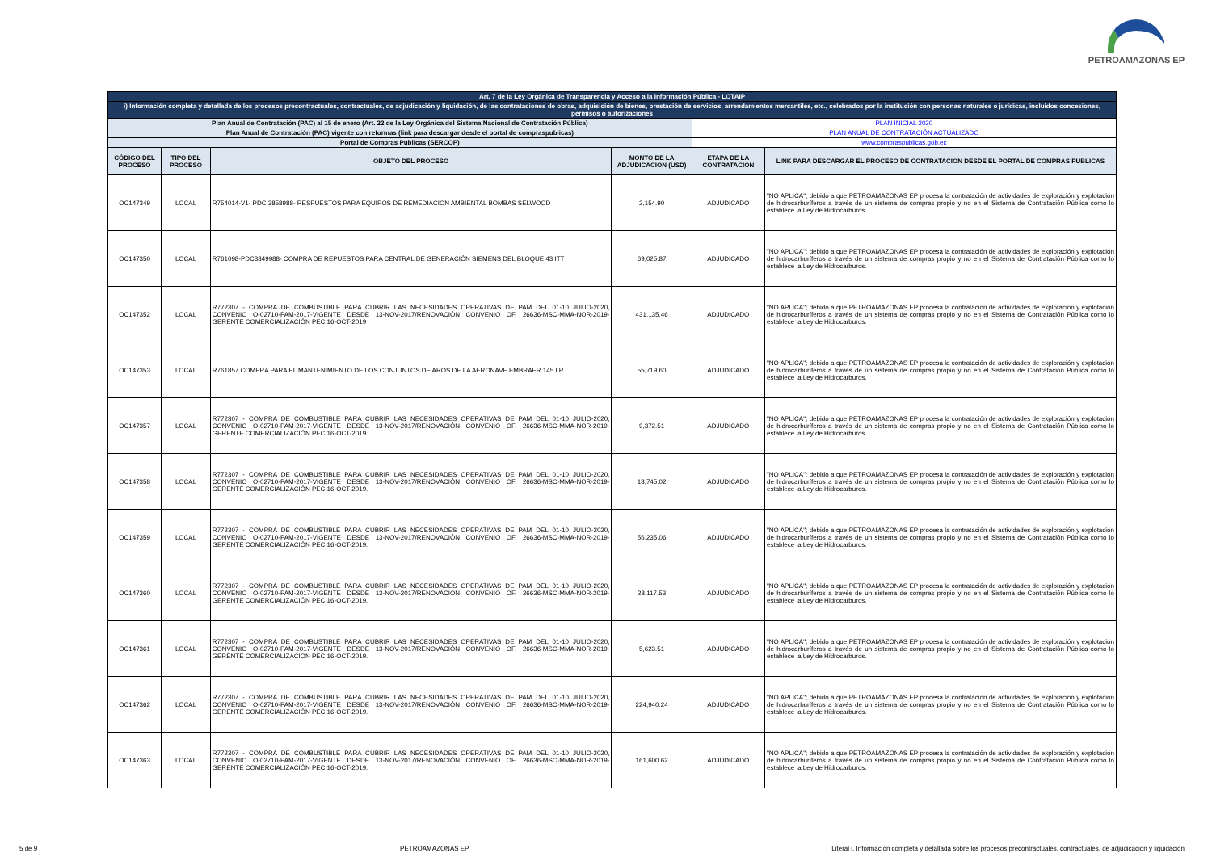PETROAMAZONAS EP
| Art. 7 de la Ley Orgánica de Transparencia y Acceso a la Información Pública - LOTAIP | | | | | |
| --- | --- | --- | --- | --- | --- |
| i) Información completa y detallada de los procesos precontractuales, contractuales, de adjudicación y liquidación, de las contrataciones de obras, adquisición de bienes, prestación de servicios, arrendamientos mercantiles, etc., celebrados por la institución con personas naturales o jurídicas, incluidos concesiones, permisos o autorizaciones | | | | | |
| Plan Anual de Contratación (PAC) al 15 de enero (Art. 22 de la Ley Orgánica del Sistema Nacional de Contratación Pública) | | | | PLAN INICIAL 2020 | |
| Plan Anual de Contratación (PAC) vigente con reformas (link para descargar desde el portal de compraspublicas) | | | | PLAN ANUAL DE CONTRATACIÓN ACTUALIZADO | |
| Portal de Compras Públicas (SERCOP) | | | | www.compraspublicas.gob.ec | |
| CÓDIGO DEL PROCESO | TIPO DEL PROCESO | OBJETO DEL PROCESO | MONTO DE LA ADJUDICACIÓN (USD) | ETAPA DE LA CONTRATACIÓN | LINK PARA DESCARGAR EL PROCESO DE CONTRATACIÓN DESDE EL PORTAL DE COMPRAS PÚBLICAS |
| OC147349 | LOCAL | R754014-V1- PDC 3858988- RESPUESTOS PARA EQUIPOS DE REMEDIACIÓN AMBIENTAL BOMBAS SELWOOD | 2,154.90 | ADJUDICADO | "NO APLICA"; debido a que PETROAMAZONAS EP procesa la contratación de actividades de exploración y explotación de hidrocarburíferos a través de un sistema de compras propio y no en el Sistema de Contratación Pública como lo establece la Ley de Hidrocarburos. |
| OC147350 | LOCAL | R761098-PDC3849988- COMPRA DE REPUESTOS PARA CENTRAL DE GENERACIÓN SIEMENS DEL BLOQUE 43 ITT | 69,025.87 | ADJUDICADO | "NO APLICA"; debido a que PETROAMAZONAS EP procesa la contratación de actividades de exploración y explotación de hidrocarburíferos a través de un sistema de compras propio y no en el Sistema de Contratación Pública como lo establece la Ley de Hidrocarburos. |
| OC147352 | LOCAL | R772307 - COMPRA DE COMBUSTIBLE PARA CUBRIR LAS NECESIDADES OPERATIVAS DE PAM DEL 01-10 JULIO-2020, CONVENIO O-02710-PAM-2017-VIGENTE DESDE 13-NOV-2017/RENOVACIÓN CONVENIO OF. 26636-MSC-MMA-NOR-2019-GERENTE COMERCIALIZACIÓN PEC 16-OCT-2019 | 431,135.46 | ADJUDICADO | "NO APLICA"; debido a que PETROAMAZONAS EP procesa la contratación de actividades de exploración y explotación de hidrocarburíferos a través de un sistema de compras propio y no en el Sistema de Contratación Pública como lo establece la Ley de Hidrocarburos. |
| OC147353 | LOCAL | R761857 COMPRA PARA EL MANTENIMIENTO DE LOS CONJUNTOS DE AROS DE LA AERONAVE EMBRAER 145 LR | 55,719.60 | ADJUDICADO | "NO APLICA"; debido a que PETROAMAZONAS EP procesa la contratación de actividades de exploración y explotación de hidrocarburíferos a través de un sistema de compras propio y no en el Sistema de Contratación Pública como lo establece la Ley de Hidrocarburos. |
| OC147357 | LOCAL | R772307 - COMPRA DE COMBUSTIBLE PARA CUBRIR LAS NECESIDADES OPERATIVAS DE PAM DEL 01-10 JULIO-2020, CONVENIO O-02710-PAM-2017-VIGENTE DESDE 13-NOV-2017/RENOVACIÓN CONVENIO OF. 26636-MSC-MMA-NOR-2019-GERENTE COMERCIALIZACIÓN PEC 16-OCT-2019 | 9,372.51 | ADJUDICADO | "NO APLICA"; debido a que PETROAMAZONAS EP procesa la contratación de actividades de exploración y explotación de hidrocarburíferos a través de un sistema de compras propio y no en el Sistema de Contratación Pública como lo establece la Ley de Hidrocarburos. |
| OC147358 | LOCAL | R772307 - COMPRA DE COMBUSTIBLE PARA CUBRIR LAS NECESIDADES OPERATIVAS DE PAM DEL 01-10 JULIO-2020, CONVENIO O-02710-PAM-2017-VIGENTE DESDE 13-NOV-2017/RENOVACIÓN CONVENIO OF. 26636-MSC-MMA-NOR-2019-GERENTE COMERCIALIZACIÓN PEC 16-OCT-2019. | 18,745.02 | ADJUDICADO | "NO APLICA"; debido a que PETROAMAZONAS EP procesa la contratación de actividades de exploración y explotación de hidrocarburíferos a través de un sistema de compras propio y no en el Sistema de Contratación Pública como lo establece la Ley de Hidrocarburos. |
| OC147359 | LOCAL | R772307 - COMPRA DE COMBUSTIBLE PARA CUBRIR LAS NECESIDADES OPERATIVAS DE PAM DEL 01-10 JULIO-2020, CONVENIO O-02710-PAM-2017-VIGENTE DESDE 13-NOV-2017/RENOVACIÓN CONVENIO OF. 26636-MSC-MMA-NOR-2019-GERENTE COMERCIALIZACIÓN PEC 16-OCT-2019. | 56,235.06 | ADJUDICADO | "NO APLICA"; debido a que PETROAMAZONAS EP procesa la contratación de actividades de exploración y explotación de hidrocarburíferos a través de un sistema de compras propio y no en el Sistema de Contratación Pública como lo establece la Ley de Hidrocarburos. |
| OC147360 | LOCAL | R772307 - COMPRA DE COMBUSTIBLE PARA CUBRIR LAS NECESIDADES OPERATIVAS DE PAM DEL 01-10 JULIO-2020, CONVENIO O-02710-PAM-2017-VIGENTE DESDE 13-NOV-2017/RENOVACIÓN CONVENIO OF. 26636-MSC-MMA-NOR-2019-GERENTE COMERCIALIZACIÓN PEC 16-OCT-2019. | 28,117.53 | ADJUDICADO | "NO APLICA"; debido a que PETROAMAZONAS EP procesa la contratación de actividades de exploración y explotación de hidrocarburíferos a través de un sistema de compras propio y no en el Sistema de Contratación Pública como lo establece la Ley de Hidrocarburos. |
| OC147361 | LOCAL | R772307 - COMPRA DE COMBUSTIBLE PARA CUBRIR LAS NECESIDADES OPERATIVAS DE PAM DEL 01-10 JULIO-2020, CONVENIO O-02710-PAM-2017-VIGENTE DESDE 13-NOV-2017/RENOVACIÓN CONVENIO OF. 26636-MSC-MMA-NOR-2019-GERENTE COMERCIALIZACIÓN PEC 16-OCT-2019. | 5,623.51 | ADJUDICADO | "NO APLICA"; debido a que PETROAMAZONAS EP procesa la contratación de actividades de exploración y explotación de hidrocarburíferos a través de un sistema de compras propio y no en el Sistema de Contratación Pública como lo establece la Ley de Hidrocarburos. |
| OC147362 | LOCAL | R772307 - COMPRA DE COMBUSTIBLE PARA CUBRIR LAS NECESIDADES OPERATIVAS DE PAM DEL 01-10 JULIO-2020, CONVENIO O-02710-PAM-2017-VIGENTE DESDE 13-NOV-2017/RENOVACIÓN CONVENIO OF. 26636-MSC-MMA-NOR-2019-GERENTE COMERCIALIZACIÓN PEC 16-OCT-2019. | 224,940.24 | ADJUDICADO | "NO APLICA"; debido a que PETROAMAZONAS EP procesa la contratación de actividades de exploración y explotación de hidrocarburíferos a través de un sistema de compras propio y no en el Sistema de Contratación Pública como lo establece la Ley de Hidrocarburos. |
| OC147363 | LOCAL | R772307 - COMPRA DE COMBUSTIBLE PARA CUBRIR LAS NECESIDADES OPERATIVAS DE PAM DEL 01-10 JULIO-2020, CONVENIO O-02710-PAM-2017-VIGENTE DESDE 13-NOV-2017/RENOVACIÓN CONVENIO OF. 26636-MSC-MMA-NOR-2019-GERENTE COMERCIALIZACIÓN PEC 16-OCT-2019. | 161,600.62 | ADJUDICADO | "NO APLICA"; debido a que PETROAMAZONAS EP procesa la contratación de actividades de exploración y explotación de hidrocarburíferos a través de un sistema de compras propio y no en el Sistema de Contratación Pública como lo establece la Ley de Hidrocarburos. |
5 de 9 PETROAMAZONAS EP Literal i. Información completa y detallada sobre los procesos precontractuales, contractuales, de adjudicación y liquidación